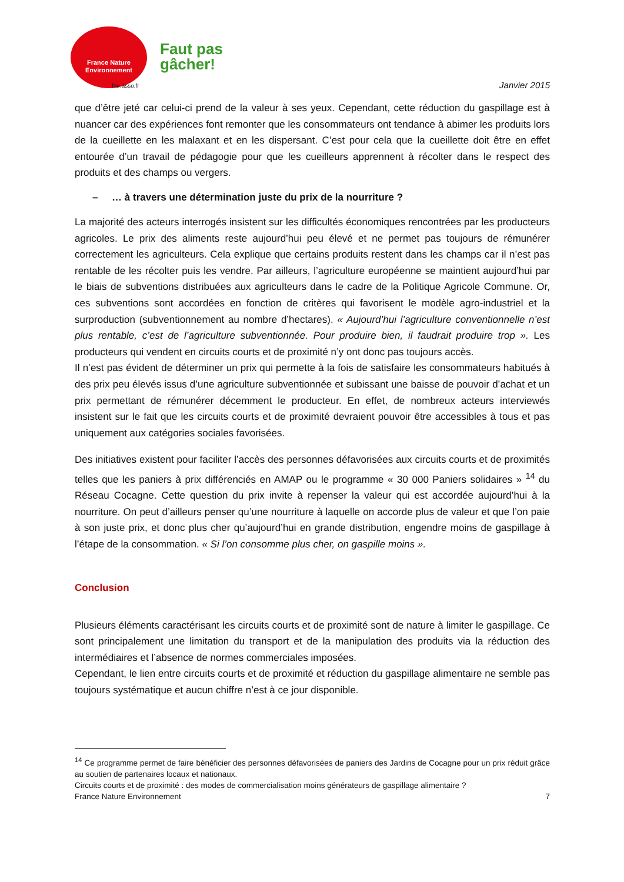France Nature
Environnement
fne.asso.fr
Faut pas
gâcher!
Janvier 2015
que d’être jeté car celui-ci prend de la valeur à ses yeux. Cependant, cette réduction du gaspillage est à nuancer car des expériences font remonter que les consommateurs ont tendance à abimer les produits lors de la cueillette en les malaxant et en les dispersant. C’est pour cela que la cueillette doit être en effet entourée d’un travail de pédagogie pour que les cueilleurs apprennent à récolter dans le respect des produits et des champs ou vergers.
– … à travers une détermination juste du prix de la nourriture ?
La majorité des acteurs interrogés insistent sur les difficultés économiques rencontrées par les producteurs agricoles. Le prix des aliments reste aujourd’hui peu élevé et ne permet pas toujours de rémunérer correctement les agriculteurs. Cela explique que certains produits restent dans les champs car il n’est pas rentable de les récolter puis les vendre. Par ailleurs, l’agriculture européenne se maintient aujourd’hui par le biais de subventions distribuées aux agriculteurs dans le cadre de la Politique Agricole Commune. Or, ces subventions sont accordées en fonction de critères qui favorisent le modèle agro-industriel et la surproduction (subventionnement au nombre d’hectares). « Aujourd’hui l’agriculture conventionnelle n’est plus rentable, c’est de l’agriculture subventionnée. Pour produire bien, il faudrait produire trop ». Les producteurs qui vendent en circuits courts et de proximité n’y ont donc pas toujours accès.
Il n’est pas évident de déterminer un prix qui permette à la fois de satisfaire les consommateurs habitués à des prix peu élevés issus d’une agriculture subventionnée et subissant une baisse de pouvoir d’achat et un prix permettant de rémunérer décemment le producteur. En effet, de nombreux acteurs interviewés insistent sur le fait que les circuits courts et de proximité devraient pouvoir être accessibles à tous et pas uniquement aux catégories sociales favorisées.
Des initiatives existent pour faciliter l’accès des personnes défavorisées aux circuits courts et de proximités telles que les paniers à prix différenciés en AMAP ou le programme « 30 000 Paniers solidaires » <sup>14</sup> du Réseau Cocagne. Cette question du prix invite à repenser la valeur qui est accordée aujourd’hui à la nourriture. On peut d’ailleurs penser qu’une nourriture à laquelle on accorde plus de valeur et que l’on paie à son juste prix, et donc plus cher qu’aujourd’hui en grande distribution, engendre moins de gaspillage à l’étape de la consommation. « Si l’on consomme plus cher, on gaspille moins ».
Conclusion
Plusieurs éléments caractérisant les circuits courts et de proximité sont de nature à limiter le gaspillage. Ce sont principalement une limitation du transport et de la manipulation des produits via la réduction des intermédiaires et l’absence de normes commerciales imposées.
Cependant, le lien entre circuits courts et de proximité et réduction du gaspillage alimentaire ne semble pas toujours systématique et aucun chiffre n’est à ce jour disponible.
<sup>14</sup> Ce programme permet de faire bénéficier des personnes défavorisées de paniers des Jardins de Cocagne pour un prix réduit grâce au soutien de partenaires locaux et nationaux.
Circuits courts et de proximité : des modes de commercialisation moins générateurs de gaspillage alimentaire ?
France Nature Environnement 7